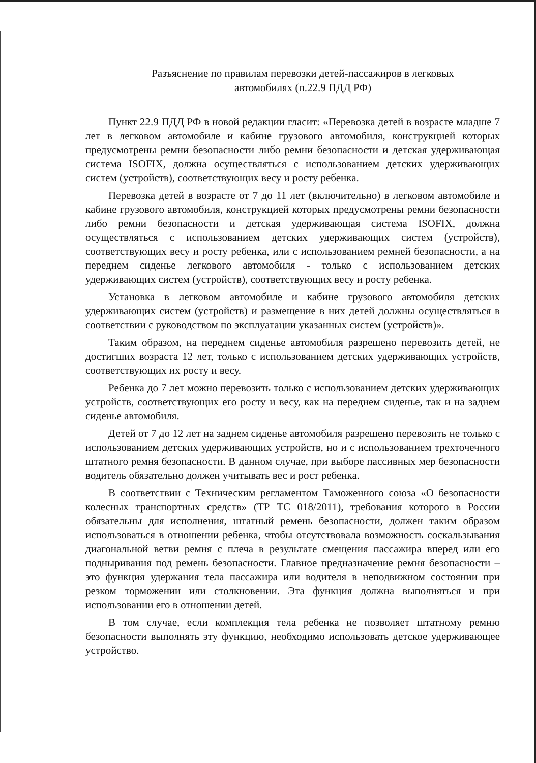Разъяснение по правилам перевозки детей-пассажиров в легковых
автомобилях (п.22.9 ПДД РФ)
Пункт 22.9 ПДД РФ в новой редакции гласит: «Перевозка детей в возрасте младше 7 лет в легковом автомобиле и кабине грузового автомобиля, конструкцией которых предусмотрены ремни безопасности либо ремни безопасности и детская удерживающая система ISOFIX, должна осуществляться с использованием детских удерживающих систем (устройств), соответствующих весу и росту ребенка.
Перевозка детей в возрасте от 7 до 11 лет (включительно) в легковом автомобиле и кабине грузового автомобиля, конструкцией которых предусмотрены ремни безопасности либо ремни безопасности и детская удерживающая система ISOFIX, должна осуществляться с использованием детских удерживающих систем (устройств), соответствующих весу и росту ребенка, или с использованием ремней безопасности, а на переднем сиденье легкового автомобиля - только с использованием детских удерживающих систем (устройств), соответствующих весу и росту ребенка.
Установка в легковом автомобиле и кабине грузового автомобиля детских удерживающих систем (устройств) и размещение в них детей должны осуществляться в соответствии с руководством по эксплуатации указанных систем (устройств)».
Таким образом, на переднем сиденье автомобиля разрешено перевозить детей, не достигших возраста 12 лет, только с использованием детских удерживающих устройств, соответствующих их росту и весу.
Ребенка до 7 лет можно перевозить только с использованием детских удерживающих устройств, соответствующих его росту и весу, как на переднем сиденье, так и на заднем сиденье автомобиля.
Детей от 7 до 12 лет на заднем сиденье автомобиля разрешено перевозить не только с использованием детских удерживающих устройств, но и с использованием трехточечного штатного ремня безопасности. В данном случае, при выборе пассивных мер безопасности водитель обязательно должен учитывать вес и рост ребенка.
В соответствии с Техническим регламентом Таможенного союза «О безопасности колесных транспортных средств» (ТР ТС 018/2011), требования которого в России обязательны для исполнения, штатный ремень безопасности, должен таким образом использоваться в отношении ребенка, чтобы отсутствовала возможность соскальзывания диагональной ветви ремня с плеча в результате смещения пассажира вперед или его подныривания под ремень безопасности. Главное предназначение ремня безопасности – это функция удержания тела пассажира или водителя в неподвижном состоянии при резком торможении или столкновении. Эта функция должна выполняться и при использовании его в отношении детей.
В том случае, если комплекция тела ребенка не позволяет штатному ремню безопасности выполнять эту функцию, необходимо использовать детское удерживающее устройство.